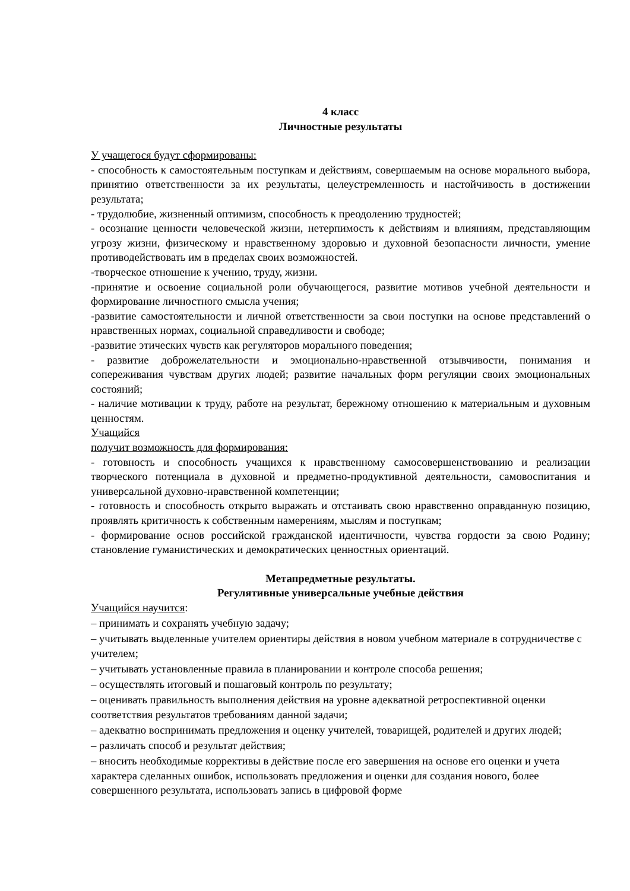4 класс
Личностные результаты
У учащегося будут сформированы:
- способность к самостоятельным поступкам и действиям, совершаемым на основе морального выбора, принятию ответственности за их результаты, целеустремленность и настойчивость в достижении результата;
- трудолюбие, жизненный оптимизм, способность к преодолению трудностей;
- осознание ценности человеческой жизни, нетерпимость к действиям и влияниям, представляющим угрозу жизни, физическому и нравственному здоровью и духовной безопасности личности, умение противодействовать им в пределах своих возможностей.
-творческое отношение к учению, труду, жизни.
-принятие и освоение социальной роли обучающегося, развитие мотивов учебной деятельности и формирование личностного смысла учения;
-развитие самостоятельности и личной ответственности за свои поступки на основе представлений о нравственных нормах, социальной справедливости и свободе;
-развитие этических чувств как регуляторов морального поведения;
- развитие доброжелательности и эмоционально-нравственной отзывчивости, понимания и сопереживания чувствам других людей; развитие начальных форм регуляции своих эмоциональных состояний;
- наличие мотивации к труду, работе на результат, бережному отношению к материальным и духовным ценностям.
Учащийся
получит возможность для формирования:
- готовность и способность учащихся к нравственному самосовершенствованию и реализации творческого потенциала в духовной и предметно-продуктивной деятельности, самовоспитания и универсальной духовно-нравственной компетенции;
- готовность и способность открыто выражать и отстаивать свою нравственно оправданную позицию, проявлять критичность к собственным намерениям, мыслям и поступкам;
- формирование основ российской гражданской идентичности, чувства гордости за свою Родину; становление гуманистических и демократических ценностных ориентаций.
Метапредметные результаты.
Регулятивные универсальные учебные действия
Учащийся научится:
– принимать и сохранять учебную задачу;
– учитывать выделенные учителем ориентиры действия в новом учебном материале в сотрудничестве с учителем;
– учитывать установленные правила в планировании и контроле способа решения;
– осуществлять итоговый и пошаговый контроль по результату;
– оценивать правильность выполнения действия на уровне адекватной ретроспективной оценки соответствия результатов требованиям данной задачи;
– адекватно воспринимать предложения и оценку учителей, товарищей, родителей и других людей;
– различать способ и результат действия;
– вносить необходимые коррективы в действие после его завершения на основе его оценки и учета характера сделанных ошибок, использовать предложения и оценки для создания нового, более совершенного результата, использовать запись в цифровой форме